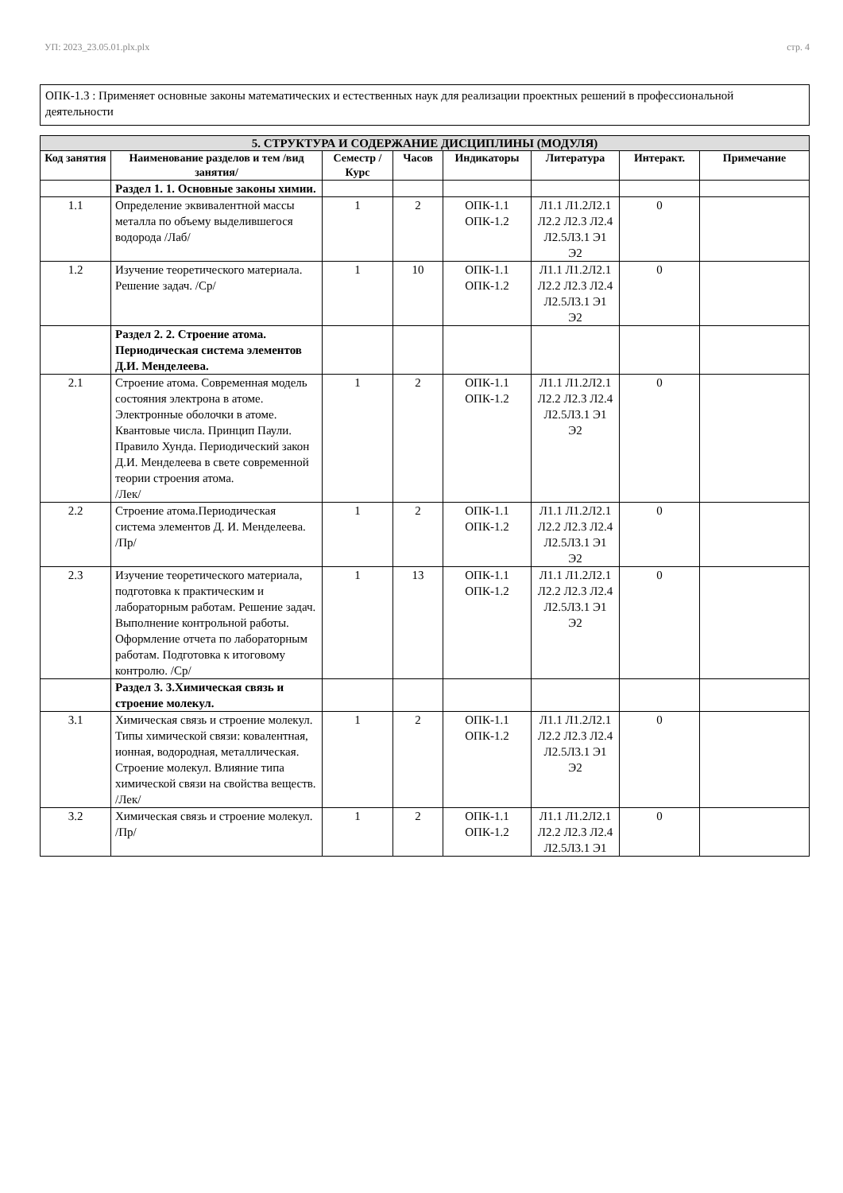УП: 2023_23.05.01.plx.plx стр. 4
ОПК-1.3 : Применяет основные законы математических и естественных наук для реализации проектных решений в профессиональной деятельности
| 5. СТРУКТУРА И СОДЕРЖАНИЕ ДИСЦИПЛИНЫ (МОДУЛЯ) | | | | | | | |
| --- | --- | --- | --- | --- | --- | --- | --- |
| Код занятия | Наименование разделов и тем /вид занятия/ | Семестр / Курс | Часов | Индикаторы | Литература | Интеракт. | Примечание |
| | Раздел 1. 1. Основные законы химии. | | | | | | |
| 1.1 | Определение эквивалентной массы металла по объему выделившегося водорода /Лаб/ | 1 | 2 | ОПК-1.1 ОПК-1.2 | Л1.1 Л1.2Л2.1 Л2.2 Л2.3 Л2.4 Л2.5Л3.1 Э1 Э2 | 0 | |
| 1.2 | Изучение теоретического материала. Решение задач. /Ср/ | 1 | 10 | ОПК-1.1 ОПК-1.2 | Л1.1 Л1.2Л2.1 Л2.2 Л2.3 Л2.4 Л2.5Л3.1 Э1 Э2 | 0 | |
| | Раздел 2. 2. Строение атома. Периодическая система элементов Д.И. Менделеева. | | | | | | |
| 2.1 | Строение атома. Современная модель состояния электрона в атоме. Электронные оболочки в атоме. Квантовые числа. Принцип Паули. Правило Хунда. Периодический закон Д.И. Менделеева в свете современной теории строения атома. /Лек/ | 1 | 2 | ОПК-1.1 ОПК-1.2 | Л1.1 Л1.2Л2.1 Л2.2 Л2.3 Л2.4 Л2.5Л3.1 Э1 Э2 | 0 | |
| 2.2 | Строение атома.Периодическая система элементов Д. И. Менделеева. /Пр/ | 1 | 2 | ОПК-1.1 ОПК-1.2 | Л1.1 Л1.2Л2.1 Л2.2 Л2.3 Л2.4 Л2.5Л3.1 Э1 Э2 | 0 | |
| 2.3 | Изучение теоретического материала, подготовка к практическим и лабораторным работам. Решение задач. Выполнение контрольной работы. Оформление отчета по лабораторным работам. Подготовка к итоговому контролю. /Ср/ | 1 | 13 | ОПК-1.1 ОПК-1.2 | Л1.1 Л1.2Л2.1 Л2.2 Л2.3 Л2.4 Л2.5Л3.1 Э1 Э2 | 0 | |
| | Раздел 3. 3.Химическая связь и строение молекул. | | | | | | |
| 3.1 | Химическая связь и строение молекул. Типы химической связи: ковалентная, ионная, водородная, металлическая. Строение молекул. Влияние типа химической связи на свойства веществ. /Лек/ | 1 | 2 | ОПК-1.1 ОПК-1.2 | Л1.1 Л1.2Л2.1 Л2.2 Л2.3 Л2.4 Л2.5Л3.1 Э1 Э2 | 0 | |
| 3.2 | Химическая связь и строение молекул. /Пр/ | 1 | 2 | ОПК-1.1 ОПК-1.2 | Л1.1 Л1.2Л2.1 Л2.2 Л2.3 Л2.4 Л2.5Л3.1 Э1 | 0 | |